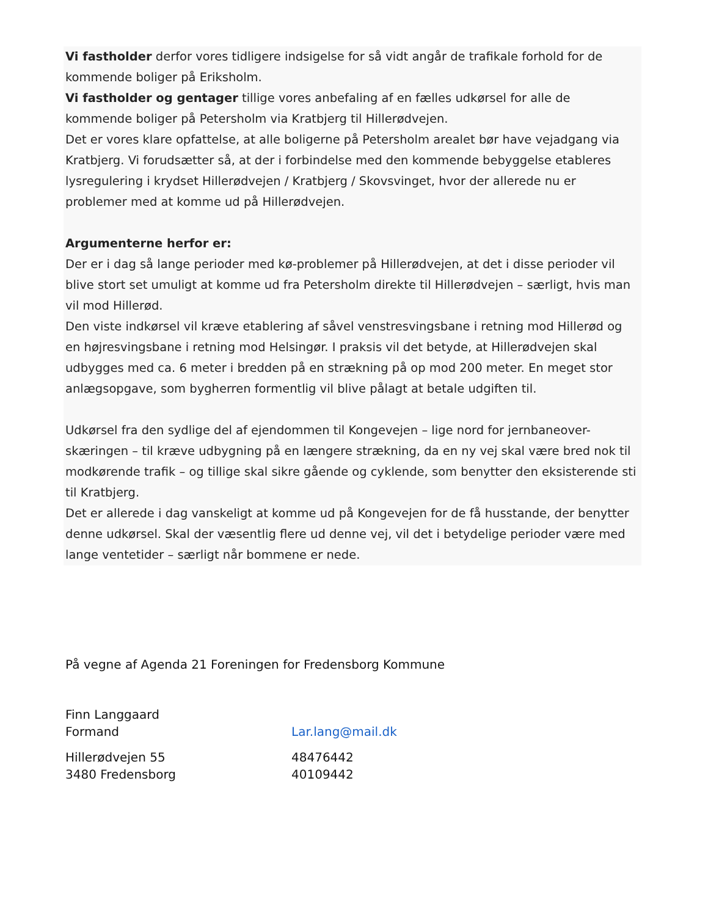Vi fastholder derfor vores tidligere indsigelse for så vidt angår de trafikale forhold for de kommende boliger på Eriksholm.
Vi fastholder og gentager tillige vores anbefaling af en fælles udkørsel for alle de kommende boliger på Petersholm via Kratbjerg til Hillerødvejen.
Det er vores klare opfattelse, at alle boligerne på Petersholm arealet bør have vejadgang via Kratbjerg. Vi forudsætter så, at der i forbindelse med den kommende bebyggelse etableres lysregulering i krydset Hillerødvejen / Kratbjerg / Skovsvinget, hvor der allerede nu er problemer med at komme ud på Hillerødvejen.
Argumenterne herfor er:
Der er i dag så lange perioder med kø-problemer på Hillerødvejen, at det i disse perioder vil blive stort set umuligt at komme ud fra Petersholm direkte til Hillerødvejen – særligt, hvis man vil mod Hillerød.
Den viste indkørsel vil kræve etablering af såvel venstresvingsbane i retning mod Hillerød og en højresvingsbane i retning mod Helsingør. I praksis vil det betyde, at Hillerødvejen skal udbygges med ca. 6 meter i bredden på en strækning på op mod 200 meter. En meget stor anlægsopgave, som bygherren formentlig vil blive pålagt at betale udgiften til.
Udkørsel fra den sydlige del af ejendommen til Kongevejen – lige nord for jernbaneover-skæringen – til kræve udbygning på en længere strækning, da en ny vej skal være bred nok til modkørende trafik – og tillige skal sikre gående og cyklende, som benytter den eksisterende sti til Kratbjerg.
Det er allerede i dag vanskeligt at komme ud på Kongevejen for de få husstande, der benytter denne udkørsel. Skal der væsentlig flere ud denne vej, vil det i betydelige perioder være med lange ventetider – særligt når bommene er nede.
På vegne af Agenda 21 Foreningen for Fredensborg Kommune
Finn Langgaard
Formand Lar.lang@mail.dk
Hillerødvejen 55 48476442
3480 Fredensborg 40109442